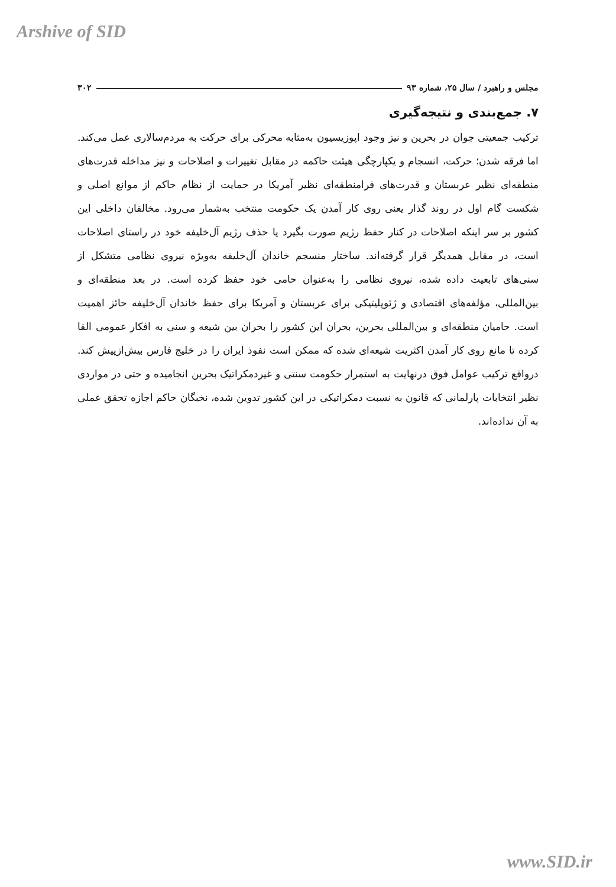Arshive of SID
مجلس و راهبرد / سال ۲۵، شماره ۹۳ ۳۰۲
۷. جمع‌بندی و نتیجه‌گیری
ترکیب جمعیتی جوان در بحرین و نیز وجود اپوزیسیون به‌مثابه محرکی برای حرکت به مردم‌سالاری عمل می‌کند. اما فرقه شدن؛ حرکت، انسجام و یکپارچگی هیئت حاکمه در مقابل تغییرات و اصلاحات و نیز مداخله قدرت‌های منطقه‌ای نظیر عربستان و قدرت‌های فرامنطقه‌ای نظیر آمریکا در حمایت از نظام حاکم از موانع اصلی و شکست گام اول در روند گذار یعنی روی کار آمدن یک حکومت منتخب به‌شمار می‌رود. مخالفان داخلی این کشور بر سر اینکه اصلاحات در کنار حفظ رژیم صورت بگیرد یا حذف رژیم آل‌خلیفه خود در راستای اصلاحات است، در مقابل همدیگر قرار گرفته‌اند. ساختار منسجم خاندان آل‌خلیفه به‌ویژه نیروی نظامی متشکل از سنی‌های تابعیت داده شده، نیروی نظامی را به‌عنوان حامی خود حفظ کرده است. در بعد منطقه‌ای و بین‌المللی، مؤلفه‌های اقتصادی و ژئوپلیتیکی برای عربستان و آمریکا برای حفظ خاندان آل‌خلیفه حائز اهمیت است. حامیان منطقه‌ای و بین‌المللی بحرین، بحران این کشور را بحران بین شیعه و سنی به افکار عمومی القا کرده تا مانع روی کار آمدن اکثریت شیعه‌ای شده که ممکن است نفوذ ایران را در خلیج فارس بیش‌ازپیش کند. درواقع ترکیب عوامل فوق درنهایت به استمرار حکومت سنتی و غیردمکراتیک بحرین انجامیده و حتی در مواردی نظیر انتخابات پارلمانی که قانون به نسبت دمکراتیکی در این کشور تدوین شده، نخبگان حاکم اجازه تحقق عملی به آن نداده‌اند.
www.SID.ir